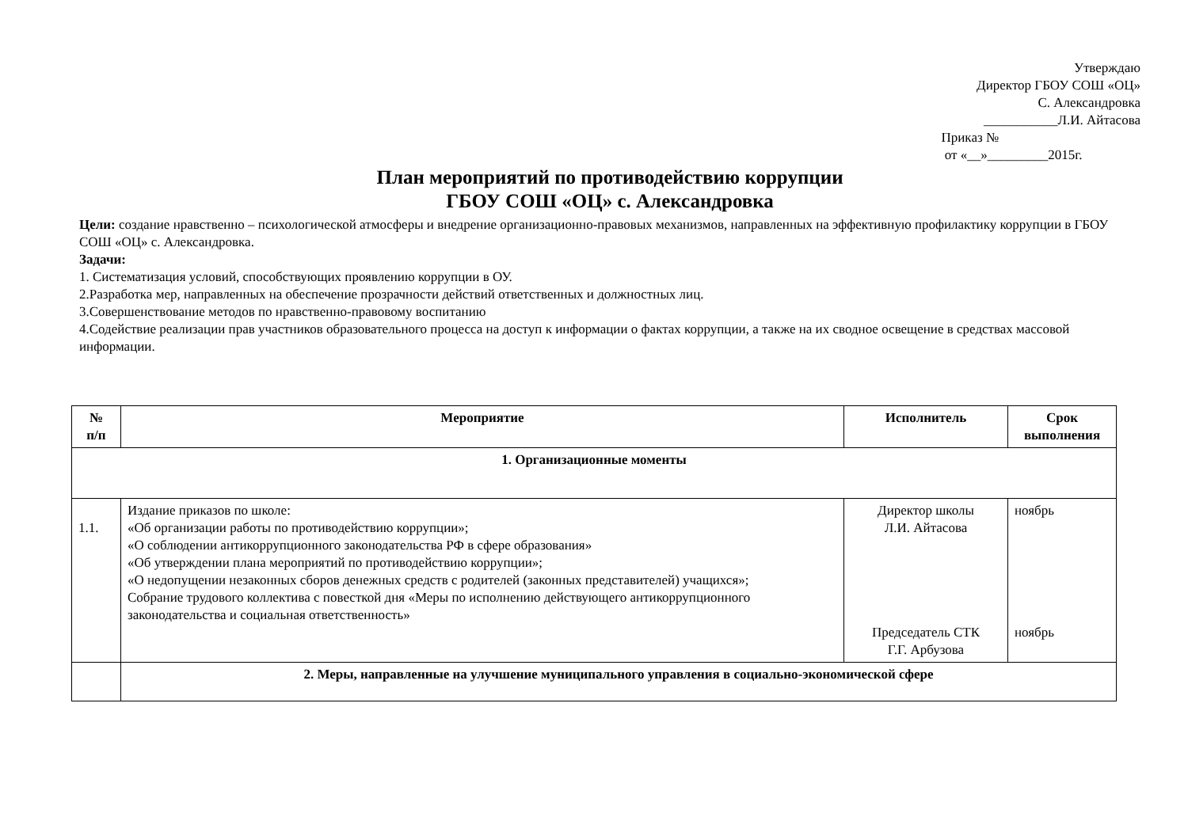Утверждаю
Директор ГБОУ СОШ «ОЦ»
С. Александровка
___________Л.И. Айтасова
Приказ №
от «__»_________2015г.
План мероприятий по противодействию коррупции
ГБОУ СОШ «ОЦ» с. Александровка
Цели: создание нравственно – психологической атмосферы и внедрение организационно-правовых механизмов, направленных на эффективную профилактику коррупции в ГБОУ СОШ «ОЦ» с. Александровка.
Задачи:
1. Систематизация условий, способствующих проявлению коррупции в ОУ.
2.Разработка мер, направленных на обеспечение прозрачности действий ответственных и должностных лиц.
3.Совершенствование методов по нравственно-правовому воспитанию
4.Содействие реализации прав участников образовательного процесса на доступ к информации о фактах коррупции, а также на их сводное освещение в средствах массовой информации.
| № п/п | Мероприятие | Исполнитель | Срок выполнения |
| --- | --- | --- | --- |
| 1. Организационные моменты | | | |
| 1.1. | Издание приказов по школе: «Об организации работы по противодействию коррупции»; «О соблюдении антикоррупционного законодательства РФ в сфере образования» «Об утверждении плана мероприятий по противодействию коррупции»; «О недопущении незаконных сборов денежных средств с родителей (законных представителей) учащихся»; Собрание трудового коллектива с повесткой дня «Меры по исполнению действующего антикоррупционного законодательства и социальная ответственность» | Директор школы Л.И. Айтасова Председатель СТК Г.Г. Арбузова | ноябрь ноябрь |
| | 2. Меры, направленные на улучшение муниципального управления в социально-экономической сфере | | |